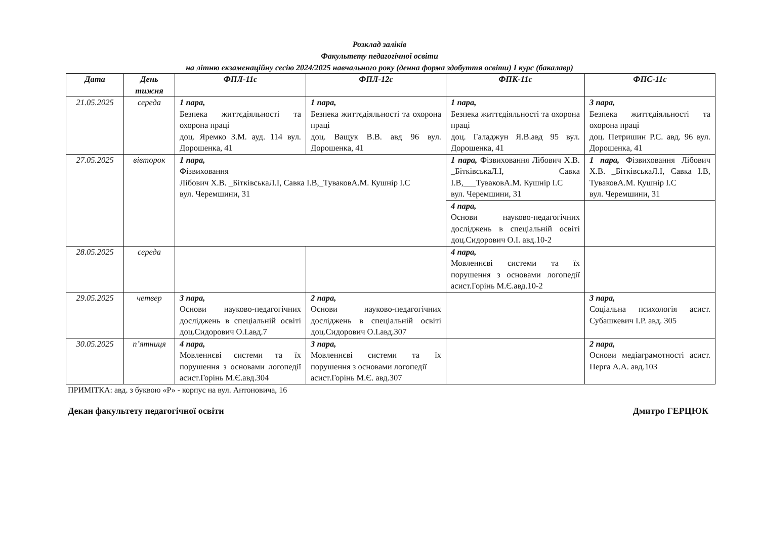Розклад заліків
Факультету педагогічної освіти
на літню екзаменаційну сесію 2024/2025 навчального року (денна форма здобуття освіти) I курс (бакалавр)
| Дата | День тижня | ФПЛ-11с | ФПЛ-12с | ФПК-11с | ФПС-11с |
| --- | --- | --- | --- | --- | --- |
| 21.05.2025 | середа | 1 пара, Безпека життєдіяльності та охорона праці доц. Яремко З.М. ауд. 114 вул. Дорошенка, 41 | 1 пара, Безпека життєдіяльності та охорона праці доц. Ващук В.В. авд 96 вул. Дорошенка, 41 | 1 пара, Безпека життєдіяльності та охорона праці доц. Галаджун Я.В.авд 95 вул. Дорошенка, 41 | 3 пара, Безпека життєдіяльності та охорона праці доц. Петришин Р.С. авд. 96 вул. Дорошенка, 41 |
| 27.05.2025 | вівторок | 1 пара, Фізвиховання Лібович Х.В. _БітківськаЛ.І, Савка І.В,_ТуваковА.М. Кушнір І.С вул. Черемшини, 31 | | 1 пара, Фізвиховання Лібович Х.В. _БітківськаЛ.І, Савка І.В,___ТуваковА.М. Кушнір І.С вул. Черемшини, 31 | 1 пара, Фізвиховання Лібович Х.В. _БітківськаЛ.І, Савка І.В, ТуваковА.М. Кушнір І.С вул. Черемшини, 31 |
| | | | | 4 пара, Основи науково-педагогічних досліджень в спеціальній освіті доц.Сидорович О.І. авд.10-2 | |
| 28.05.2025 | середа | | | 4 пара, Мовленнєві системи та їх порушення з основами логопедії асист.Горінь М.Є.авд.10-2 | |
| 29.05.2025 | четвер | 3 пара, Основи науково-педагогічних досліджень в спеціальній освіті доц.Сидорович О.І.авд.7 | 2 пара, Основи науково-педагогічних досліджень в спеціальній освіті доц.Сидорович О.І.авд.307 | | 3 пара, Соціальна психологія асист. Субашкевич І.Р. авд. 305 |
| 30.05.2025 | п’ятниця | 4 пара, Мовленнєві системи та їх порушення з основами логопедії асист.Горінь М.Є.авд.304 | 3 пара, Мовленнєві системи та їх порушення з основами логопедії асист.Горінь М.Є. авд.307 | | 2 пара, Основи медіаграмотності асист. Перга А.А. авд.103 |
ПРИМІТКА: авд. з буквою «Р» - корпус на вул. Антоновича, 16
Декан факультету педагогічної освіти Дмитро ГЕРЦЮК